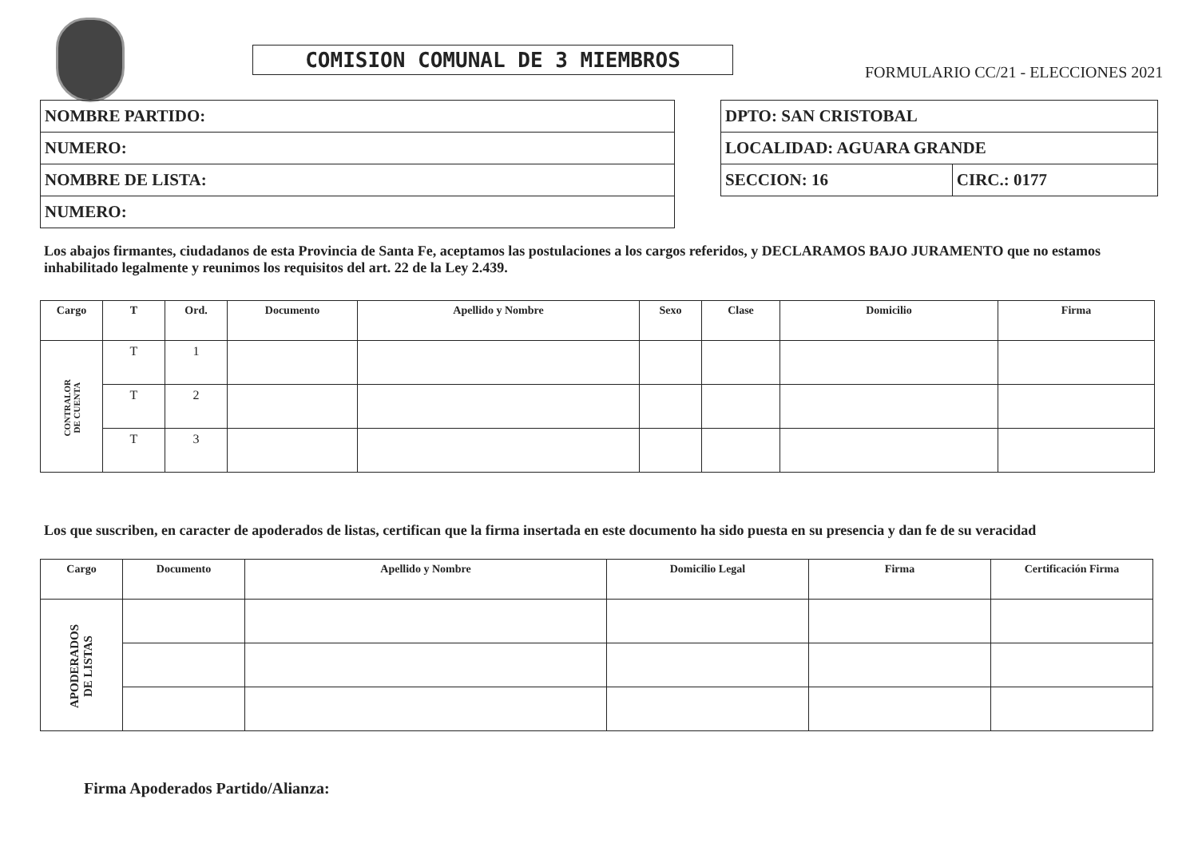COMISION COMUNAL DE 3 MIEMBROS
FORMULARIO CC/21 - ELECCIONES 2021
| NOMBRE PARTIDO: |
| NUMERO: |
| NOMBRE DE LISTA: |
| NUMERO: |
| DPTO: SAN CRISTOBAL | |
| LOCALIDAD: AGUARA GRANDE | |
| SECCION: 16 | CIRC.: 0177 |
Los abajos firmantes, ciudadanos de esta Provincia de Santa Fe, aceptamos las postulaciones a los cargos referidos, y DECLARAMOS BAJO JURAMENTO que no estamos inhabilitado legalmente y reunimos los requisitos del art. 22 de la Ley 2.439.
| Cargo | T | Ord. | Documento | Apellido y Nombre | Sexo | Clase | Domicilio | Firma |
| --- | --- | --- | --- | --- | --- | --- | --- | --- |
| CONTRALOR DE CUENTA | T | 1 | | | | | | |
| | T | 2 | | | | | | |
| | T | 3 | | | | | | |
Los que suscriben, en caracter de apoderados de listas, certifican que la firma insertada en este documento ha sido puesta en su presencia y dan fe de su veracidad
| Cargo | Documento | Apellido y Nombre | Domicilio Legal | Firma | Certificación Firma |
| --- | --- | --- | --- | --- | --- |
| APODERADOS DE LISTAS | | | | | |
Firma Apoderados Partido/Alianza: